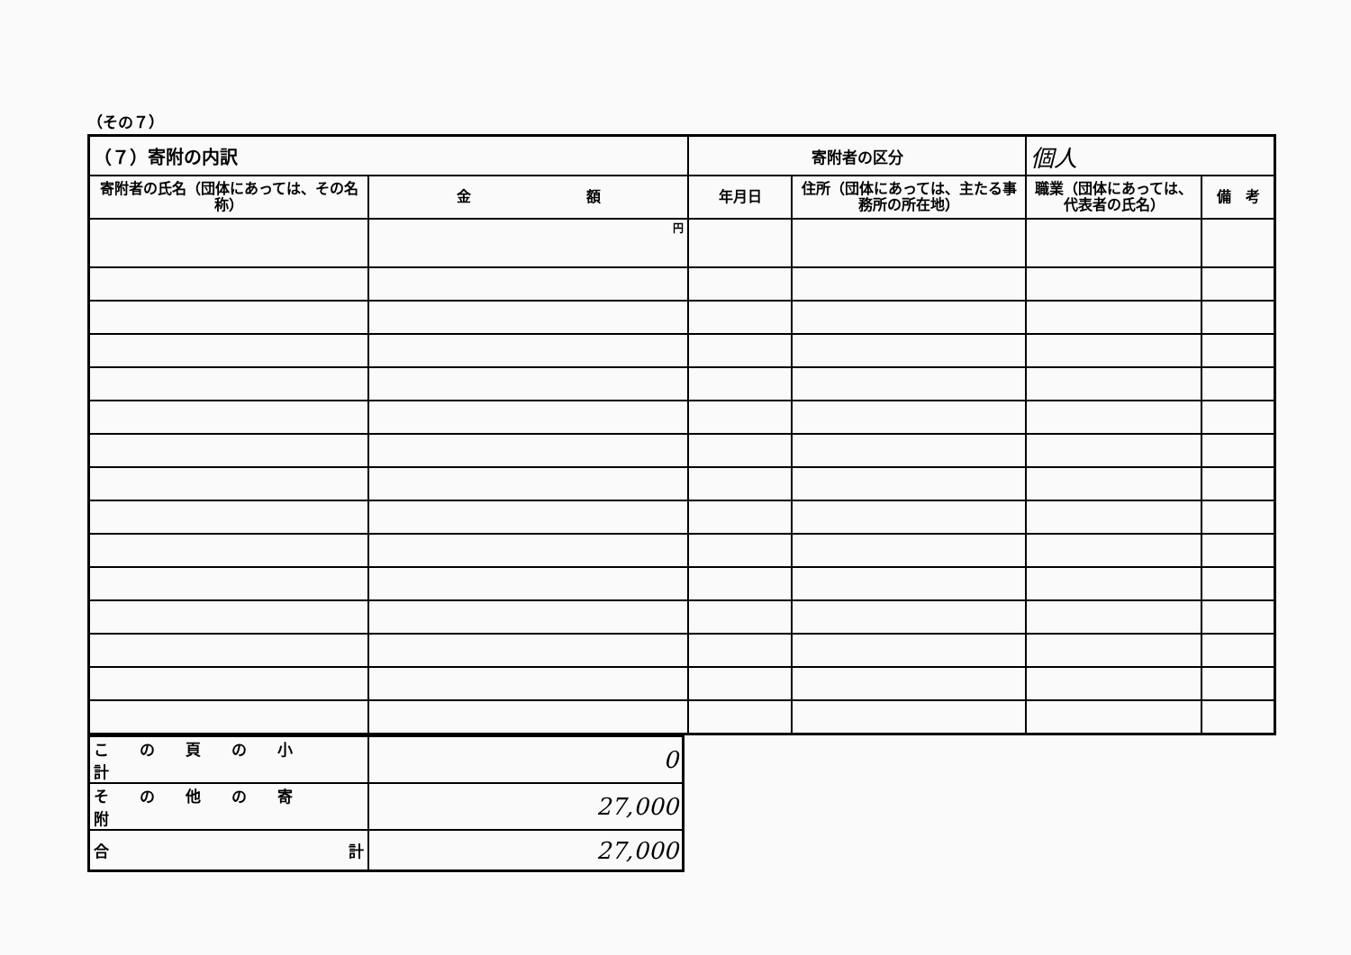（その７）
| （７）寄附の内訳 | | 寄附者の区分 | | 個人 | |
| 寄附者の氏名（団体にあっては、その名称） | 金 額 | 年月日 | 住所（団体にあっては、主たる事務所の所在地） | 職業（団体にあっては、代表者の氏名） | 備 考 |
| | 円 | | | | |
| この頁の小計 | 0 |
| その他の寄附 | 27,000 |
| 合 計 | 27,000 |